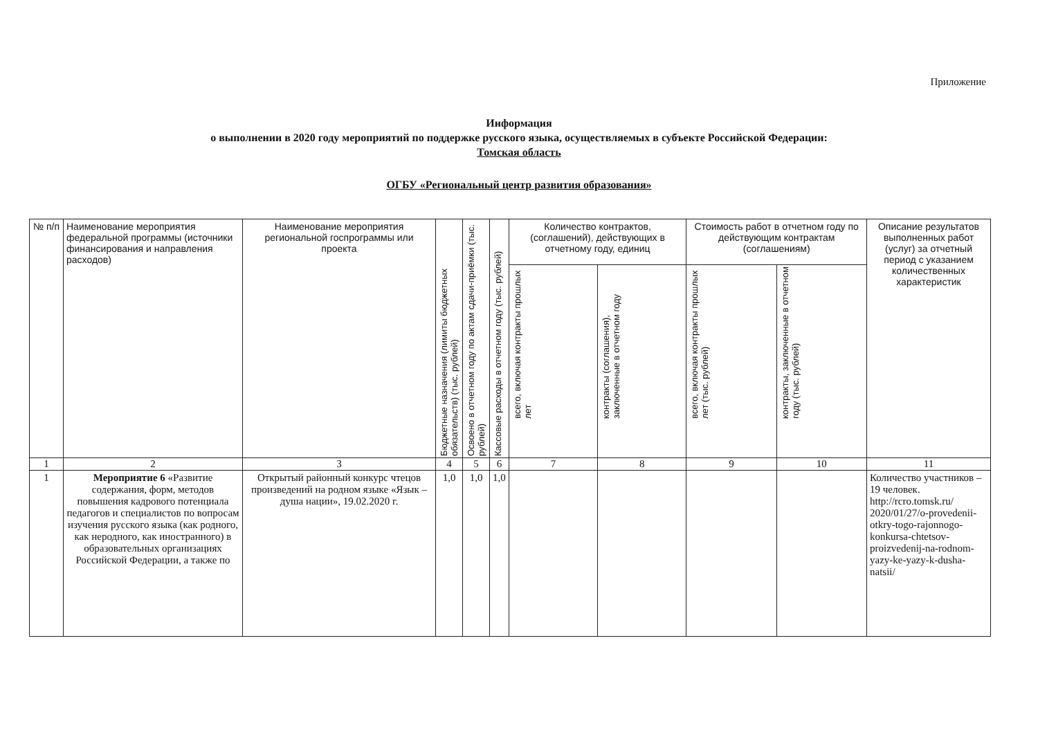Приложение
Информация
о выполнении в 2020 году мероприятий по поддержке русского языка, осуществляемых в субъекте Российской Федерации:
Томская область
ОГБУ «Региональный центр развития образования»
| № п/п | Наименование мероприятия федеральной программы (источники финансирования и направления расходов) | Наименование мероприятия региональной госпрограммы или проекта | Бюджетные назначения (лимиты бюджетных обязательств) (тыс. рублей) | Освоено в отчетном году по актам сдачи-приёмки (тыс. рублей) | Кассовые расходы в отчетном году (тыс. рублей) | Количество контрактов, (соглашений), действующих в отчетному году, единиц | | Стоимость работ в отчетном году по действующим контрактам (соглашениям) | | Описание результатов выполненных работ (услуг) за отчетный период с указанием количественных характеристик |
| --- | --- | --- | --- | --- | --- | --- | --- | --- | --- | --- |
| | | | | | | всего, включая контракты прошлых лет | контракты (соглашения), заключенные в отчетном году | всего, включая контракты прошлых лет (тыс. рублей) | контракты, заключенные в отчетном году (тыс. рублей) | |
| 1 | 2 | 3 | 4 | 5 | 6 | 7 | 8 | 9 | 10 | 11 |
| 1 | Мероприятие 6 «Развитие содержания, форм, методов повышения кадрового потенциала педагогов и специалистов по вопросам изучения русского языка (как родного, как неродного, как иностранного) в образовательных организациях Российской Федерации, а также по | Открытый районный конкурс чтецов произведений на родном языке «Язык – душа нации», 19.02.2020 г. | 1,0 | 1,0 | 1,0 | | | | | Количество участников – 19 человек. http://rcro.tomsk.ru/ 2020/01/27/o-provedenii-otkry-togo-rajonnogo-konkursa-chtetsov-proizvedenij-na-rodnom-yazy-ke-yazy-k-dusha-natsii/ |